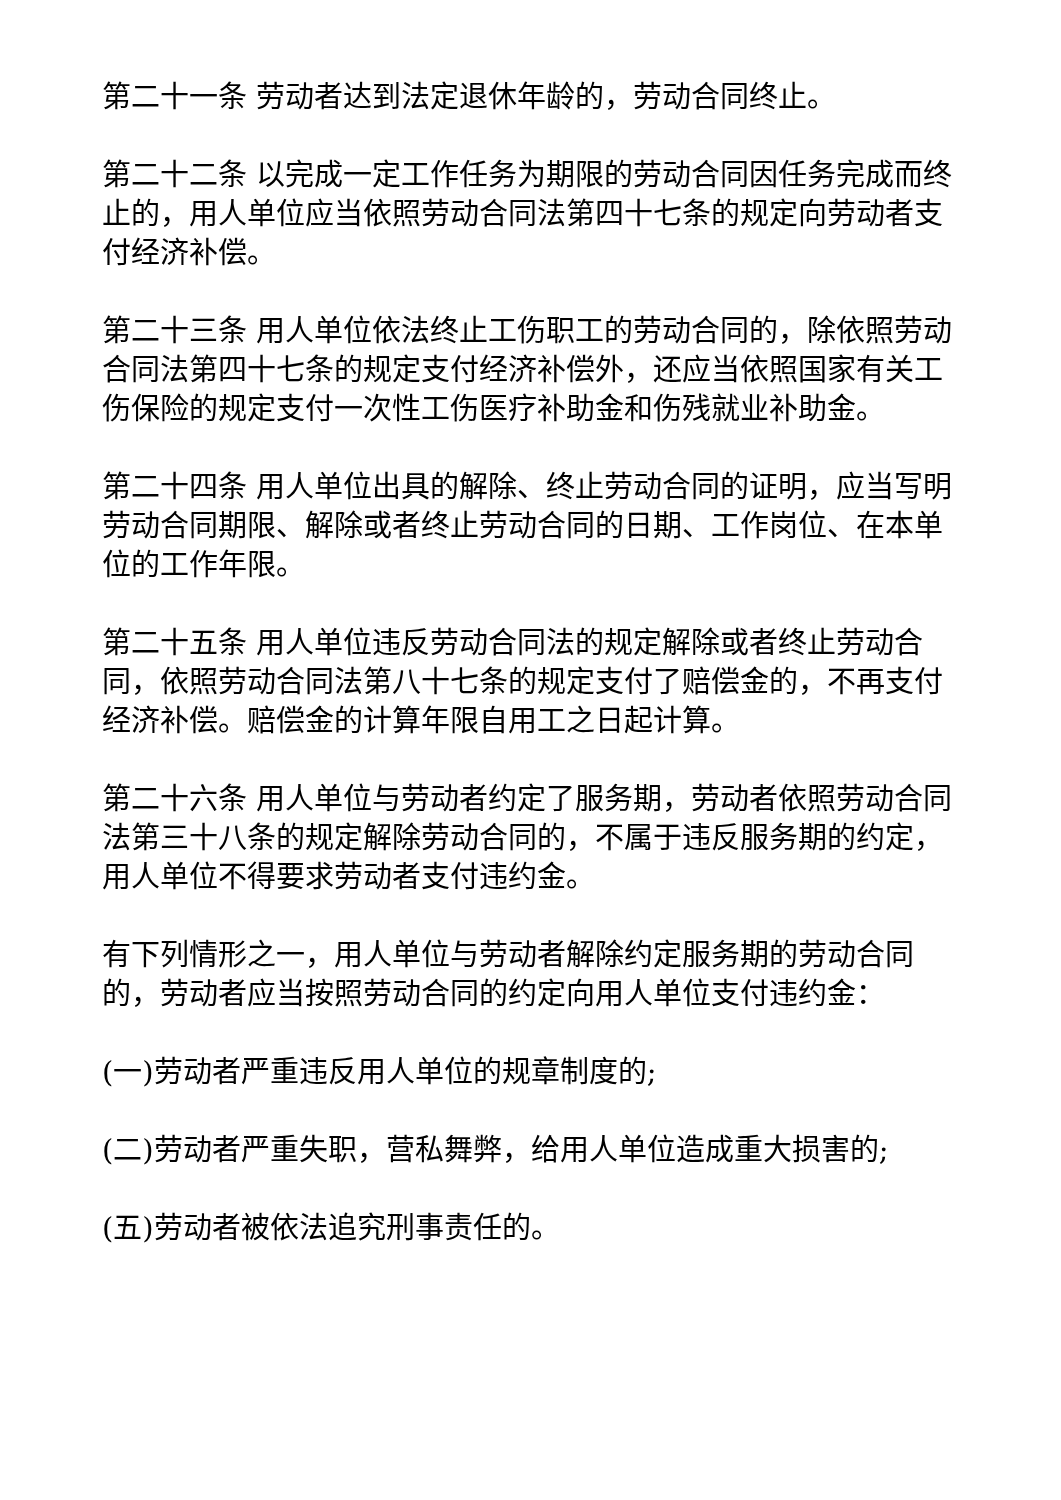第二十一条 劳动者达到法定退休年龄的，劳动合同终止。
第二十二条 以完成一定工作任务为期限的劳动合同因任务完成而终止的，用人单位应当依照劳动合同法第四十七条的规定向劳动者支付经济补偿。
第二十三条 用人单位依法终止工伤职工的劳动合同的，除依照劳动合同法第四十七条的规定支付经济补偿外，还应当依照国家有关工伤保险的规定支付一次性工伤医疗补助金和伤残就业补助金。
第二十四条 用人单位出具的解除、终止劳动合同的证明，应当写明劳动合同期限、解除或者终止劳动合同的日期、工作岗位、在本单位的工作年限。
第二十五条 用人单位违反劳动合同法的规定解除或者终止劳动合同，依照劳动合同法第八十七条的规定支付了赔偿金的，不再支付经济补偿。赔偿金的计算年限自用工之日起计算。
第二十六条 用人单位与劳动者约定了服务期，劳动者依照劳动合同法第三十八条的规定解除劳动合同的，不属于违反服务期的约定，用人单位不得要求劳动者支付违约金。
有下列情形之一，用人单位与劳动者解除约定服务期的劳动合同的，劳动者应当按照劳动合同的约定向用人单位支付违约金：
(一)劳动者严重违反用人单位的规章制度的;
(二)劳动者严重失职，营私舞弊，给用人单位造成重大损害的;
(五)劳动者被依法追究刑事责任的。